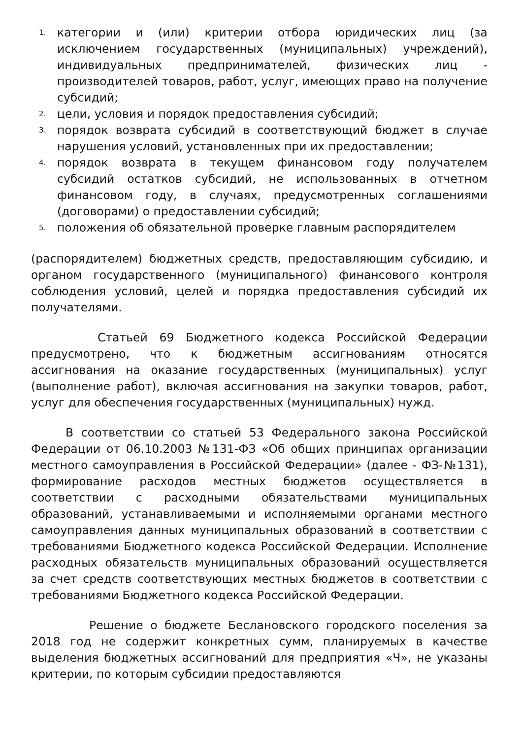1. категории и (или) критерии отбора юридических лиц (за исключением государственных (муниципальных) учреждений), индивидуальных предпринимателей, физических лиц - производителей товаров, работ, услуг, имеющих право на получение субсидий;
2. цели, условия и порядок предоставления субсидий;
3. порядок возврата субсидий в соответствующий бюджет в случае нарушения условий, установленных при их предоставлении;
4. порядок возврата в текущем финансовом году получателем субсидий остатков субсидий, не использованных в отчетном финансовом году, в случаях, предусмотренных соглашениями (договорами) о предоставлении субсидий;
5. положения об обязательной проверке главным распорядителем
(распорядителем) бюджетных средств, предоставляющим субсидию, и органом государственного (муниципального) финансового контроля соблюдения условий, целей и порядка предоставления субсидий их получателями.
Статьей 69 Бюджетного кодекса Российской Федерации предусмотрено, что к бюджетным ассигнованиям относятся ассигнования на оказание государственных (муниципальных) услуг (выполнение работ), включая ассигнования на закупки товаров, работ, услуг для обеспечения государственных (муниципальных) нужд.
В соответствии со статьей 53 Федерального закона Российской Федерации от 06.10.2003 №131-ФЗ «Об общих принципах организации местного самоуправления в Российской Федерации» (далее - ФЗ-№131), формирование расходов местных бюджетов осуществляется в соответствии с расходными обязательствами муниципальных образований, устанавливаемыми и исполняемыми органами местного самоуправления данных муниципальных образований в соответствии с требованиями Бюджетного кодекса Российской Федерации. Исполнение расходных обязательств муниципальных образований осуществляется за счет средств соответствующих местных бюджетов в соответствии с требованиями Бюджетного кодекса Российской Федерации.
Решение о бюджете Беслановского городского поселения за 2018 год не содержит конкретных сумм, планируемых в качестве выделения бюджетных ассигнований для предприятия «Ч», не указаны критерии, по которым субсидии предоставляются